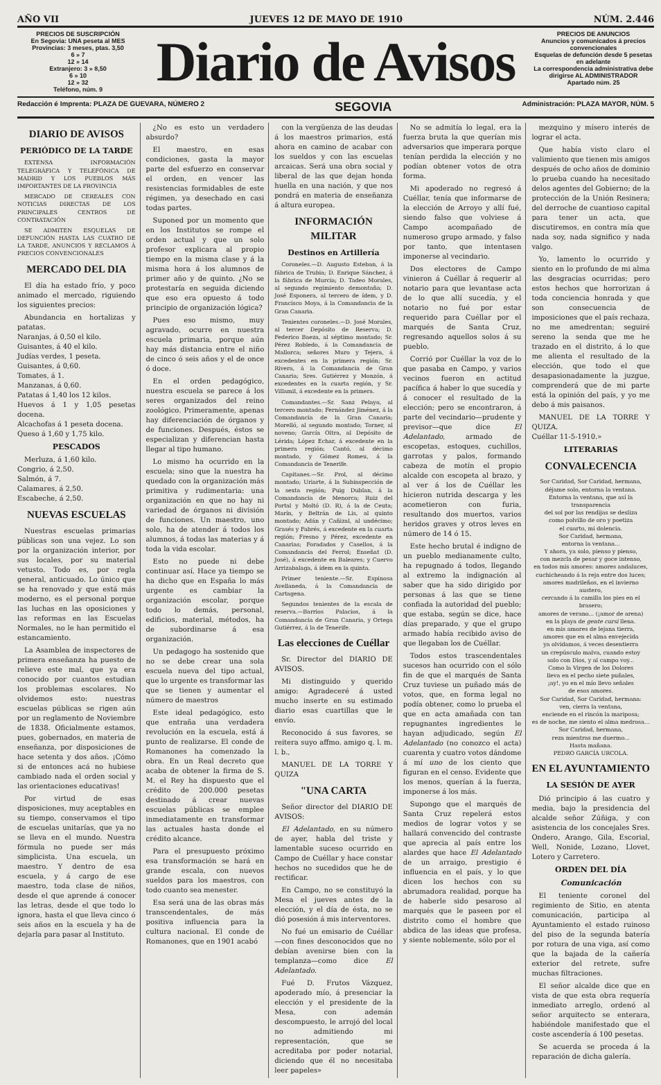AÑO VII JUEVES 12 DE MAYO DE 1910 NÚM. 2.446
PRECIOS DE SUSCRIPCIÓN
En Segovia: UNA peseta al MES
Provincias: 3 meses, ptas. 3,50
6 » 7
12 » 14
Extranjero: 3 » 8,50
6 » 10
12 » 32
Teléfono, núm. 9
Diario de Avisos
PRECIOS DE ANUNCIOS
Anuncios y comunicados á precios convencionales
Esquelas de defunción desde 5 pesetas en adelante
La correspondencia administrativa debe dirigirse AL ADMINISTRADOR
Apartado núm. 25
Redacción é Imprenta: PLAZA DE GUEVARA, NÚMERO 2 SEGOVIA Administración: PLAZA MAYOR, NÚM. 5
DIARIO DE AVISOS
PERIÓDICO DE LA TARDE
EXTENSA INFORMACIÓN TELEGRÁFICA Y TELEFÓNICA DE MADRID Y LOS PUEBLOS MÁS IMPORTANTES DE LA PROVINCIA
MERCADO DE CEREALES CON NOTICIAS DIRECTAS DE LOS PRINCIPALES CENTROS DE CONTRATACIÓN
SE ADMITEN ESQUELAS DE DEFUNCIÓN HASTA LAS CUATRO DE LA TARDE, ANUNCIOS Y RECLAMOS Á PRECIOS CONVENCIONALES
MERCADO DEL DIA
El día ha estado frío, y poco animado el mercado, riguiendo los siguientes precios:
Abundancia en hortalizas y patatas.
Naranjas, á 0,50 el kilo.
Guisantes, á 40 el kilo.
Judías verdes, 1 peseta.
Guisantes, á 0,60.
Tomates, á 1.
Manzanas, á 0,60.
Patatas á 1,40 los 12 kilos.
Huevos á 1 y 1,05 pesetas docena.
Alcachofas á 1 peseta docena.
Queso á 1,60 y 1,75 kilo.
PESCADOS
Merluza, á 1,60 kilo.
Congrio, á 2,50.
Salmón, á 7.
Calamares, á 2,50.
Escabeche, á 2,50.
NUEVAS ESCUELAS
Nuestras escuelas primarias públicas son una vejez. Lo son por la organización interior, por sus locales, por su material vetusto. Todo es, por regla general, anticuado. Lo único que se ha renovado y que está más moderno, es el personal porque las luchas en las oposiciones y las reformas en las Escuelas Normales, no le han permitido el estancamiento.
La Asamblea de inspectores de primera enseñanza ha puesto de relieve este mal, que ya era conocido por cuantos estudian los problemas escolares. No olvidemos esto: nuestras escuelas públicas se rigen aún por un reglamento de Noviembre de 1838. Oficialmente estamos, pues, gobernados, en materia de enseñanza, por disposiciones de hace setenta y dos años. ¡Cómo si de entonces acá no hubiese cambiado nada el orden social y las orientaciones educativas!
Por virtud de esas disposiciones, muy aceptables en su tiempo, conservamos el tipo de escuelas unitarías, que ya no se lleva en el mundo. Nuestra fórmula no puede ser más simplicista. Una escuela, un maestro. Y dentro de esa escuela, y á cargo de ese maestro, toda clase de niños, desde el que aprende á conocer las letras, desde el que todo lo ignora, hasta el que lleva cinco ó seis años en la escuela y ha de dejarla para pasar al Instituto.
¿No es esto un verdadero absurdo?
El maestro, en esas condiciones, gasta la mayor parte del esfuerzo en conservar el orden, en vencer las resistencias formidables de este régimen, ya desechado en casi todas partes.
Suponed por un momento que en los Institutos se rompe el orden actual y que un solo profesor explicara al propio tiempo en la misma clase y á la misma hora á los alumnos de primer año y de quinto. ¿No se protestaría en seguida diciendo que eso era opuesto á todo principio de organización lógica?
Pues eso mismo, muy agravado, ocurre en nuestra escuela primaria, porque aún hay más distancia entre el niño de cinco ó seis años y el de once ó doce.
En el orden pedagógico, nuestra escuela se parece á los seres organizados del reino zoológico. Primeramente, apenas hay diferenciación de órganos y de funciones. Después, éstos se especializan y diferencian hasta llegar al tipo humano.
Lo mismo ha ocurrido en la escuela; sino que la nuestra ha quedado con la organización más primitiva y rudimentaria: una organización en que no hay ni variedad de órganos ni división de funciones. Un maestro, uno solo, ha de atender á todos los alumnos, á todas las materias y á toda la vida escolar.
Esto no puede ni debe continuar así. Hace ya tiempo se ha dicho que en España lo más urgente es cambiar la organización escolar, porque todo lo demás, personal, edificios, material, métodos, ha de subordinarse á esa organización.
Un pedagogo ha sostenido que no se debe crear una sola escuela nueva del tipo actual, que lo urgente es transformar las que se tienen y aumentar el número de maestros
Este ideal pedagógico, esto que entraña una verdadera revolución en la escuela, está á punto de realizarse. El conde de Romanones ha comenzado la obra. En un Real decreto que acaba de obtener la firma de S. M. el Rey ha dispuesto que el crédito de 200.000 pesetas destinado á crear nuevas escuelas públicas se emplee inmediatamente en transformar las actuales hasta donde el crédito alcance.
Para el presupuesto próximo esa transformación se hará en grande escala, con nuevos sueldos para los maestros, con todo cuanto sea menester.
Esa será una de las obras más transcendentales, de más positiva influencia para la cultura nacional. El conde de Romanones, que en 1901 acabó
con la vergüenza de las deudas á los maestros primarios, está ahora en camino de acabar con los sueldos y con las escuelas arcaicas. Será una obra social y liberal de las que dejan honda huella en una nación, y que nos pondrá en materia de enseñanza á altura europea.
INFORMACIÓN MILITAR
Destinos en Artillería
Coroneles.—D. Augusto Esteban, á la fábrica de Trubia; D. Enrique Sánchez, á la fábrica de Murcia; D. Tadeo Morales, al segundo regimiento demontaña; D. José Esponera, al tercero de ídem, y D. Francisco Moya, á la Comandancia de la Gran Canaria.
Tenientes coroneles.—D. José Morales, al tercer Depósito de Reserva; D. Federico Baeza, al séptimo montado; Sr. Pérez Robledo, á la Comandancia de Mallorca; señores Muro y Tejera, á excedentes en la primera región; Sr. Rivera, á la Comandancia de Gran Canaria; Sres. Gutiérrez y Monzón, á excedentes en la cuarta región, y Sr. Villamil, á excedente en la primera.
Comandantes.—Sr. Sanz Pelayo, al tercero montado; Fernández Jiménez, á la Comandancia de la Gran Canaria; Morelló, al segundo montado; Torner, al noveno; García Oltra, al Depósito de Lérida; López Echar, á excedente en la primera región; Cantó, al décimo montado, y Gómez Romeu, á la Comandancia de Tenerife.
Capitanes.—Sr. Prol, al décimo montado; Uriarte, á la Subinspección de la sexta región; Puig Dublan, á la Comandancia de Menorca; Ruiz del Portal y Moltó (D. R), á la de Ceuta; Marín, y Beltrán de Lis, al quinto montado; Adán y Cañizal, al undécimo; Grasés y Fabrés, á excedente en la cuarta región; Fresno y Pérez, excedente en Canarias; Foradados y Casellos, á la Comandancia del Ferrol; Enseñat (D. José), á excedente en Baleares; y Cuervo Arrizabalaga, á ídem en la quinta.
Primer teniente.—Sr. Espinosa Avellaneda, á la Comandancia de Cartagena.
Segundos tenientes de la escala de reserva.—Barrios Palacios, á la Comandancia de Gran Canaria, y Ortega Gutiérrez, á la de Tenerife.
Las elecciones de Cuéllar
Sr. Director del DIARIO DE AVISOS.
Mi distinguido y querido amigo: Agradeceré á usted mucho inserte en su estimado diario esas cuartillas que le envío.
Reconocido á sus favores, se reitera suyo affmo. amigo q. l. m. l. b.,
MANUEL DE LA TORRE Y QUIZA
"UNA CARTA
Señor director del DIARIO DE AVISOS:
El Adelantado, en su número de ayer, habla del triste y lamentable suceso ocurrido en Campo de Cuéllar y hace constar hechos no sucedidos que he de rectificar.
En Campo, no se constituyó la Mesa el jueves antes de la elección, y el día de ésta, no se dió posesión á mis interventores.
No fué un emisario de Cuéllar—con fines desconocidos que no debían avenirse bien con la templanza—como dice El Adelantado.
Fué D. Frutos Vázquez, apoderado mío, á presenciar la elección y el presidente de la Mesa, con ademán descompuesto, le arrojó del local no admitiendo mi representación, que se acreditaba por poder notarial, diciendo que él no necesitaba leer papeles»
No se admitía lo legal, era la fuerza bruta la que querían mis adversarios que imperara porque tenían perdida la elección y no podían obtener votos de otra forma.
Mi apoderado no regresó á Cuéllar, tenía que informarse de la elección de Arroyo y allí fué, siendo falso que volviese á Campo acompañado de numeroso grupo armado, y falso por tanto, que intentasen imponerse al vecindario.
Dos electores de Campo vinieron á Cuéllar á requerir al notario para que levantase acta de lo que allí sucedía, y el notario no fué por estar requerido para Cuéllar por el marqués de Santa Cruz, regresando aquellos solos á su pueblo.
Corrió por Cuéllar la voz de lo que pasaba en Campo, y varios vecinos fueron en actitud pacífica á haber lo que sucedía y á conocer el resultado de la elección; pero se encontraron, á parte del vecindario—prudente y previsor—que dice El Adelantado, armado de escopetas, estoques, cuchillos, garrotas y palos, formando cabeza de motín el propio alcalde con escopeta al brazo, y al ver á los de Cuéllar les hicieron nutrida descarga y les acometieron con furia, resultando dos muertos, varios heridos graves y otros leves en número de 14 ó 15.
Este hecho brutal é indigno de un pueblo medianamente culto, ha repugnado á todos, llegando al extremo la indignación al saber que ha sido dirigido por personas á las que se tiene confiada la autoridad del pueblo; que estaba, según se dice, hace días preparado, y que el grupo armado había recibido aviso de que llegaban los de Cuéllar.
Todos estos trascendentales sucesos han ocurrido con el sólo fin de que el marqués de Santa Cruz tuviese un puñado más de votos, que, en forma legal no podía obtener, como lo prueba el que en acta amañada con tan repugnantes ingredientes le hayan adjudicado, según El Adelantado (no conozco el acta) cuarenta y cuatro votos dándome á mí uno de los ciento que figuran en el censo. Evidente que los menos, querían á la fuerza, imponerse á los más.
Supongo que el marqués de Santa Cruz repelerá estos medios de lograr votos y se hallará convencido del contraste que aprecia al país entre los alardes que hace El Adelantado de un arraigo, prestigio é influencia en el país, y lo que dicen los hechos con su abrumadora realidad, porque ha de haberle sido pesaroso al marqués que le paseen por el distrito como el hombre que abdica de las ideas que profesa, y siente noblemente, sólo por el
mezquino y mísero interés de lograr el acta.
Que había visto claro el valimiento que tienen mis amigos después de ocho años de dominio lo prueba cuando ha necesitado delos agentes del Gobierno; de la protección de la Unión Resinera; del derroche de cuantioso capital para tener un acta, que discutiremos, en contra mía que nada soy, nada significo y nada valgo.
Yo, lamento lo ocurrido y siento en lo profundo de mi alma las desgracias ocurridas; pero estos hechos que horrorizan á toda conciencia honrada y que son consecuencia de imposiciones que el país rechaza, no me amedrentan; seguiré sereno la senda que me he trazado en el distrito, á lo que me alienta el resultado de la elección, que todo el que desapasionadamente la juzgue, comprenderá que de mi parte está la opinión del país, y yo me debo á mis paisanos.
MANUEL DE LA TORRE Y QUIZA.
Cuéllar 11-5-1910.»
LITERARIAS
CONVALECENCIA
Sor Caridad, Sor Caridad, hermana,
déjame solo, entorna la ventana.
Entorna la ventana, que así la transparencia
del sol por las rendijas se desliza
como polvillo de oro y poetiza
el cuarto, mi dolencia.
Sor Caridad, hermana,
entorna la ventana...
Y ahora, ya solo, pienso y pienso,
con mezcla de pesar y goce intenso,
en todos mis amores: amores andaluces,
cuchicheando á la reja entre dos luces;
amores madrileños, en el invierno austero,
cercando á la camilla los pies en el brasero;
amores de verano... (¡amor de arena)
en la playa de gente cursi llena.
en mis amores de lejana tierra,
amores que en el alma envejecida
ya olvidamos, á veces desentierra
un crepúsculo malva, cuando estoy
solo con Dios, y al campo voy...
Como la Virgen de los Dolores
lleva en el pecho siete puñales,
¡ay!, yo en el mío llevo señales
de esos amores.
Sor Caridad, Sor Caridad, hermana:
ven, cierra la ventana,
enciende en el rincón la mariposa;
es de noche, me siento el alma medrosa...
Sor Caridad, hermana,
reza mientras me duermo...
Hasta mañana.
PEDRO GARCÍA URCOLA.
EN EL AYUNTAMIENTO
LA SESIÓN DE AYER
Dió principio á las cuatro y media, bajo la presidencia del alcalde señor Zúñiga, y con asistencia de los concejales Sres. Ondero, Arango, Gila, Escorial, Well, Nonide, Lozano, Llovet, Lotero y Carretero.
ORDEN DEL DÍA
Comunicación
El teniente coronel del regimiento de Sitio, en atenta comunicación, participa al Ayuntamiento el estado ruinoso del piso de la segunda batería por rotura de una viga, así como que la bajada de la cañería exterior del retrete, sufre muchas filtraciones.
El señor alcalde dice que en vista de que esta obra requería inmediato arreglo, ordenó al señor arquitecto se enterara, habiéndole manifestado que el coste ascendería á 100 pesetas.
Se acuerda se proceda á la reparación de dicha galería.